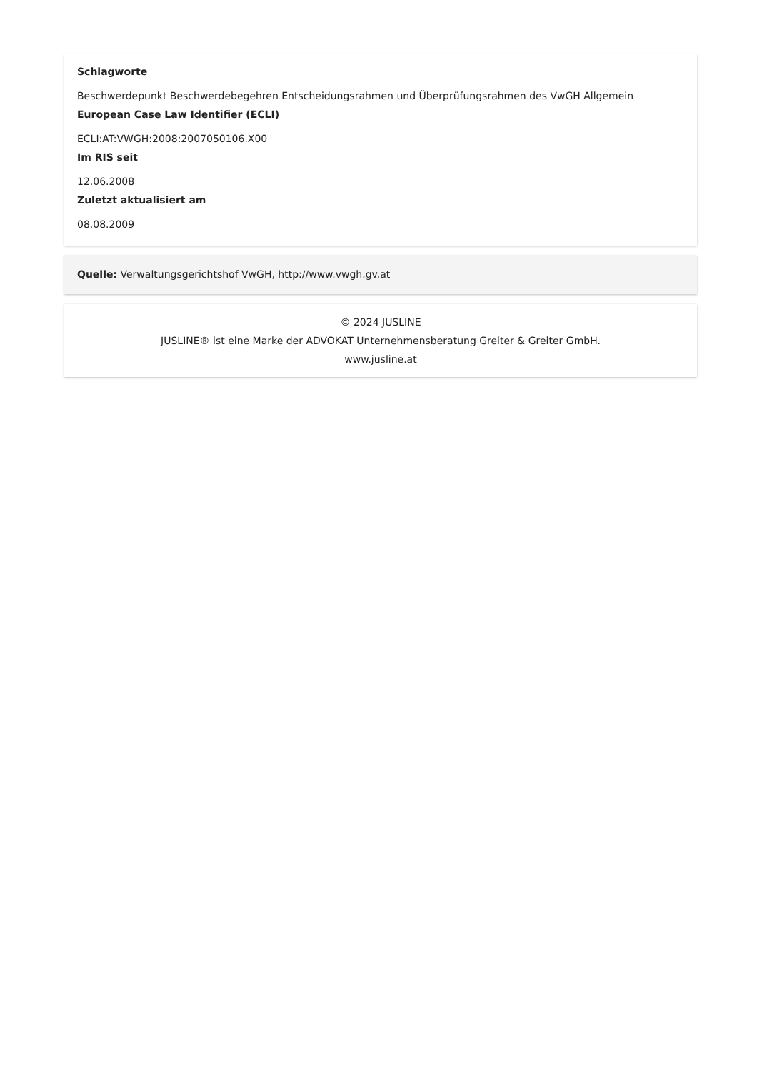Schlagworte
Beschwerdepunkt Beschwerdebegehren Entscheidungsrahmen und Überprüfungsrahmen des VwGH Allgemein
European Case Law Identifier (ECLI)
ECLI:AT:VWGH:2008:2007050106.X00
Im RIS seit
12.06.2008
Zuletzt aktualisiert am
08.08.2009
Quelle: Verwaltungsgerichtshof VwGH, http://www.vwgh.gv.at
© 2024 JUSLINE
JUSLINE® ist eine Marke der ADVOKAT Unternehmensberatung Greiter & Greiter GmbH.
www.jusline.at